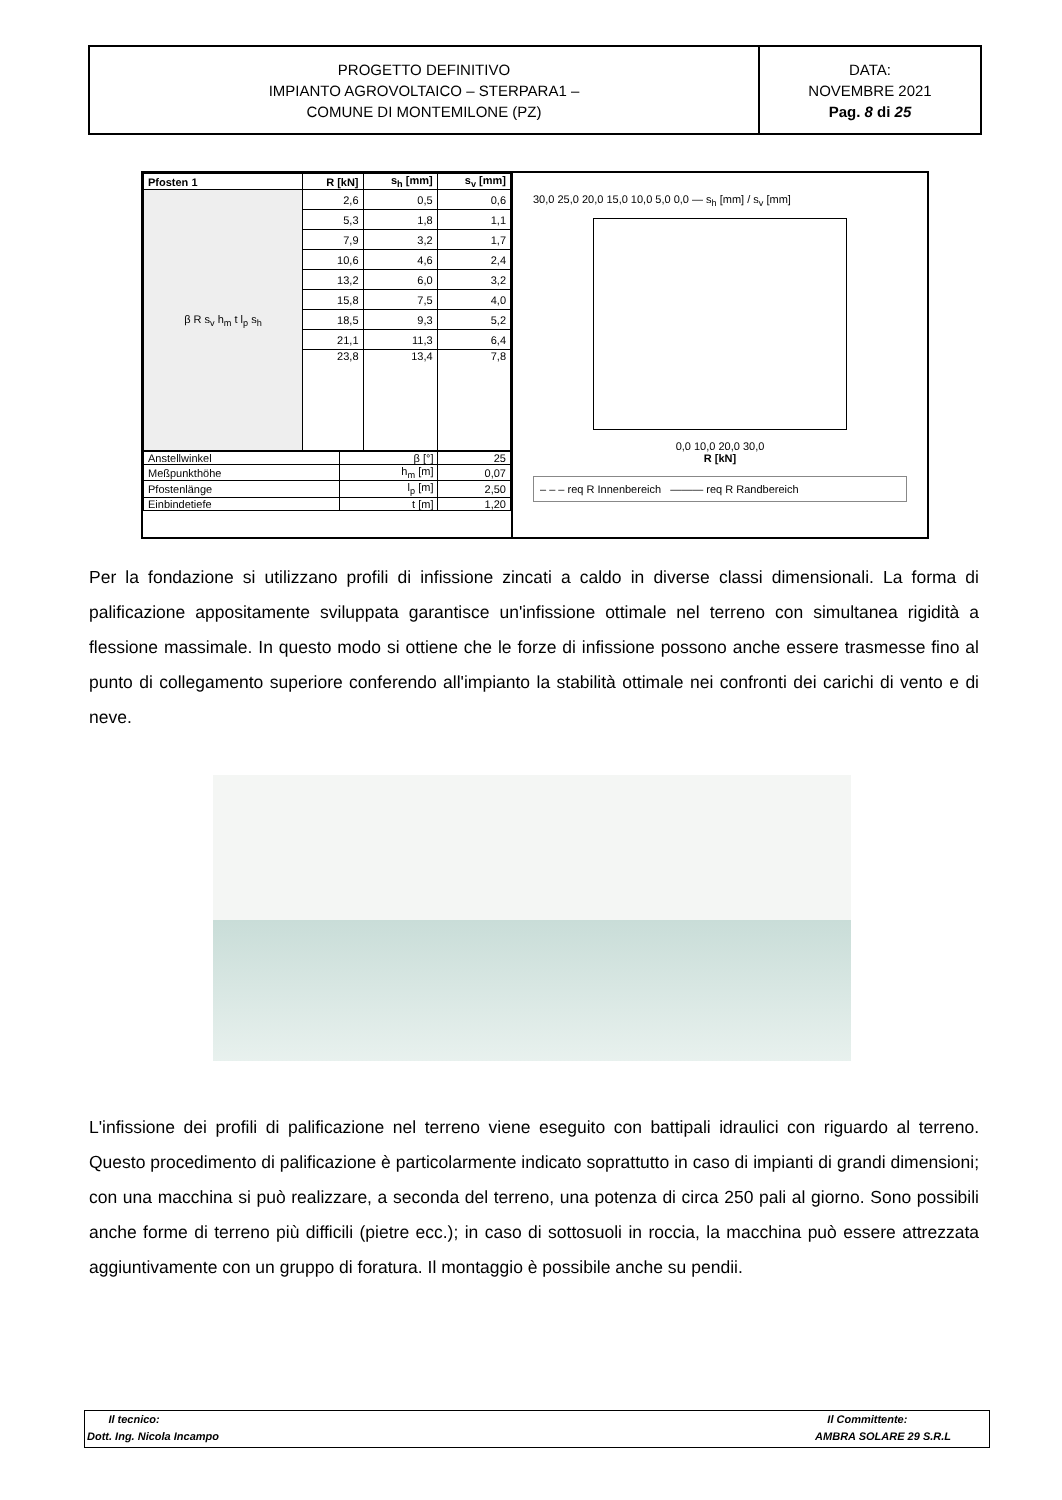PROGETTO DEFINITIVO
IMPIANTO AGROVOLTAICO – STERPARA1 –
COMUNE DI MONTEMILONE (PZ)
DATA:
NOVEMBRE 2021
Pag. 8 di 25
| Pfosten 1 | R [kN] | s<sub>h</sub> [mm] | s<sub>v</sub> [mm] |
| --- | --- | --- | --- |
| β R s<sub>v</sub> h<sub>m</sub> t l<sub>p</sub> s<sub>h</sub> | 2,6 | 0,5 | 0,6 |
| | 5,3 | 1,8 | 1,1 |
| | 7,9 | 3,2 | 1,7 |
| | 10,6 | 4,6 | 2,4 |
| | 13,2 | 6,0 | 3,2 |
| | 15,8 | 7,5 | 4,0 |
| | 18,5 | 9,3 | 5,2 |
| | 21,1 | 11,3 | 6,4 |
| | 23,8 | 13,4 | 7,8 |
| Anstellwinkel | β [°] | 25 |
| Meßpunkthöhe | h<sub>m</sub> [m] | 0,07 |
| Pfostenlänge | l<sub>p</sub> [m] | 2,50 |
| Einbindetiefe | t [m] | 1,20 |
30,0 25,0 20,0 15,0 10,0 5,0 0,0 — s<sub>h</sub> [mm] / s<sub>v</sub> [mm]
0,0 10,0 20,0 30,0
R [kN]
– – – req R Innenbereich ——— req R Randbereich
Per la fondazione si utilizzano profili di infissione zincati a caldo in diverse classi dimensionali. La forma di palificazione appositamente sviluppata garantisce un'infissione ottimale nel terreno con simultanea rigidità a flessione massimale. In questo modo si ottiene che le forze di infissione possono anche essere trasmesse fino al punto di collegamento superiore conferendo all'impianto la stabilità ottimale nei confronti dei carichi di vento e di neve.
L'infissione dei profili di palificazione nel terreno viene eseguito con battipali idraulici con riguardo al terreno. Questo procedimento di palificazione è particolarmente indicato soprattutto in caso di impianti di grandi dimensioni; con una macchina si può realizzare, a seconda del terreno, una potenza di circa 250 pali al giorno. Sono possibili anche forme di terreno più difficili (pietre ecc.); in caso di sottosuoli in roccia, la macchina può essere attrezzata aggiuntivamente con un gruppo di foratura. Il montaggio è possibile anche su pendii.
Il tecnico:
Dott. Ing. Nicola Incampo
Il Committente:
AMBRA SOLARE 29 S.R.L